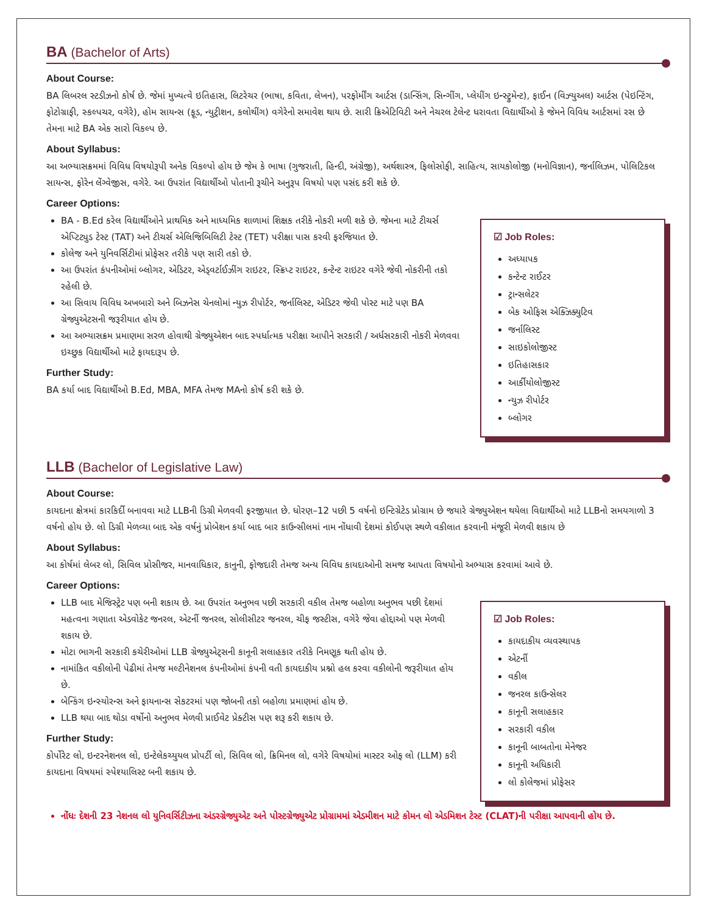BA (Bachelor of Arts)
About Course:
BA લિબરલ સ્ટડીઝનો કોર્ષ છે. જેમાં મુખ્યત્વે ઇતિહાસ, લિટરેચર (ભાષા, કવિતા, લેખન), પરફોર્મીંગ આર્ટસ (ડાન્સિંગ, સિન્ગીંગ, પ્લેયીંગ ઇન્સ્ટ્રુમેન્ટ), ફાઈન (વિઝ્યુઅલ) આર્ટસ (પેઇન્ટિંગ, ફોટોગ્રાફી, સ્કલ્પચર, વગેરે), હોમ સાયન્સ (ફૂડ, ન્યુટ્રીશન, કલોથીંગ) વગેરેનો સમાવેશ થાય છે. સારી ક્રિએટિવિટી અને નેચરલ ટેલેન્ટ ધરાવતા વિદ્યાર્થીઓ કે જેમને વિવિધ આર્ટસમાં રસ છે તેમના માટે BA એક સારો વિકલ્પ છે.
About Syllabus:
આ અભ્યાસક્રમમાં વિવિધ વિષયોરૂપી અનેક વિકલ્પો હોય છે જેમ કે ભાષા (ગુજરાતી, હિન્દી, અંગ્રેજી), અર્થશાસ્ત્ર, ફિલોસોફી, સાહિત્ય, સાયકોલોજી (મનોવિજ્ઞાન), જર્નાલિઝમ, પોલિટિકલ સાયન્સ, ફોરેન લેંગ્વેજીસ, વગેરે. આ ઉપરાંત વિદ્યાર્થીઓ પોતાની રૂચીને અનુરૂપ વિષયો પણ પસંદ કરી શકે છે.
Career Options:
BA - B.Ed કરેલ વિદ્યાર્થીઓને પ્રાથમિક અને માધ્યમિક શાળામાં શિક્ષક તરીકે નોકરી મળી શકે છે. જેમના માટે ટીચર્સ એપ્ટિટ્યુડ ટેસ્ટ (TAT) અને ટીચર્સ એલિજિબિલિટી ટેસ્ટ (TET) પરીક્ષા પાસ કરવી ફરજિયાત છે.
કોલેજ અને યુનિવર્સિટીમાં પ્રોફેસર તરીકે પણ સારી તકો છે.
આ ઉપરાંત કંપનીઓમાં બ્લોગર, એડિટર, એડ્વર્ટાઈઝીંગ રાઇટર, સ્ક્રિપ્ટ રાઇટર, કન્ટેન્ટ રાઇટર વગેરે જેવી નોકરીની તકો રહેલી છે.
આ સિવાય વિવિધ અખબારો અને બિઝનેસ ચેનલોમાં ન્યુઝ રીપોર્ટર, જર્નાલિસ્ટ, એડિટર જેવી પોસ્ટ માટે પણ BA ગ્રેજ્યુએટસની જરૂરીયાત હોય છે.
આ અભ્યાસક્રમ પ્રમાણમા સરળ હોવાથી ગ્રેજ્યુએશન બાદ સ્પર્ધાત્મક પરીક્ષા આપીને સરકારી / અર્ધસરકારી નોકરી મેળવવા ઇચ્છુક વિદ્યાર્થીઓ માટે ફાયદારૂપ છે.
Further Study:
BA કર્યા બાદ વિદ્યાર્થીઓ B.Ed, MBA, MFA તેમજ MAનો કોર્ષ કરી શકે છે.
☑ Job Roles:
અધ્યાપક
કન્ટેન્ટ રાઈટર
ટ્રાન્સલેટર
બેક ઓફિસ એક્ઝિક્યુટિવ
જર્નાલિસ્ટ
સાઇકોલોજીસ્ટ
ઇતિહાસકાર
આર્કીયોલોજીસ્ટ
ન્યુઝ રીપોર્ટર
બ્લોગર
LLB (Bachelor of Legislative Law)
About Course:
કાયદાના ક્ષેત્રમાં કારકિર્દી બનાવવા માટે LLBની ડિગ્રી મેળવવી ફરજીયાત છે. ધોરણ–12 પછી 5 વર્ષનો ઇન્ટિગ્રેટેડ પ્રોગ્રામ છે જયારે ગ્રેજ્યુએશન થયેલા વિદ્યાર્થીઓ માટે LLBનો સમયગાળો 3 વર્ષનો હોય છે. લો ડિગ્રી મેળવ્યા બાદ એક વર્ષનું પ્રોબેશન કર્યા બાદ બાર કાઉન્સીલમાં નામ નોંધાવી દેશમાં કોઈપણ સ્થળે વકીલાત કરવાની મંજૂરી મેળવી શકાય છે
About Syllabus:
આ કોર્ષમાં લેબર લો, સિવિલ પ્રોસીજર, માનવાધિકાર, કાનુની, ફોજદારી તેમજ અન્ય વિવિધ કાયદાઓની સમજ આપતા વિષયોનો અભ્યાસ કરવામાં આવે છે.
Career Options:
LLB બાદ મેજિસ્ટ્રેટ પણ બની શકાય છે. આ ઉપરાંત અનુભવ પછી સરકારી વકીલ તેમજ બહોળા અનુભવ પછી દેશમાં મહત્વના ગણાતા એડવોકેટ જનરલ, એટર્ની જનરલ, સોલીસીટર જનરલ, ચીફ જસ્ટીસ, વગેરે જેવા હોદ્દાઓ પણ મેળવી શકાય છે.
મોટા ભાગની સરકારી કચેરીઓમાં LLB ગ્રેજ્યુએટ્સની કાનૂની સલાહકાર તરીકે નિમણૂક થતી હોય છે.
નામાંકિત વકીલોની પેઢીમાં તેમજ મલ્ટીનેશનલ કંપનીઓમાં કંપની વતી કાયદાકીય પ્રશ્નો હલ કરવા વકીલોની જરૂરીયાત હોય છે.
બેન્કિંગ ઇન્સ્યોરન્સ અને ફાયનાન્સ સેકટરમાં પણ જોબની તકો બહોળા પ્રમાણમાં હોય છે.
LLB થયા બાદ થોડા વર્ષોનો અનુભવ મેળવી પ્રાઈવેટ પ્રેક્ટીસ પણ શરૂ કરી શકાય છે.
Further Study:
કોર્પોરેટ લો, ઇન્ટરનેશનલ લો, ઇન્ટેલેકચ્યુયલ પ્રોપર્ટી લો, સિવિલ લો, ક્રિમિનલ લો, વગેરે વિષયોમાં માસ્ટર ઓફ લો (LLM) કરી કાયદાના વિષયમાં સ્પેશ્યાલિસ્ટ બની શકાય છે.
☑ Job Roles:
કાયદાકીય વ્યવસ્થાપક
એટર્ની
વકીલ
જનરલ કાઉન્સેલર
કાનૂની સલાહકાર
સરકારી વકીલ
કાનૂની બાબતોના મેનેજર
કાનૂની અધિકારી
લો કોલેજમાં પ્રોફેસર
નોંધઃ દેશની 23 નેશનલ લો યુનિવર્સિટીઝના અંડરગ્રેજ્યુએટ અને પોસ્ટગ્રેજ્યુએટ પ્રોગ્રામમાં એડમીશન માટે કોમન લો એડમિશન ટેસ્ટ (CLAT)ની પરીક્ષા આપવાની હોય છે.